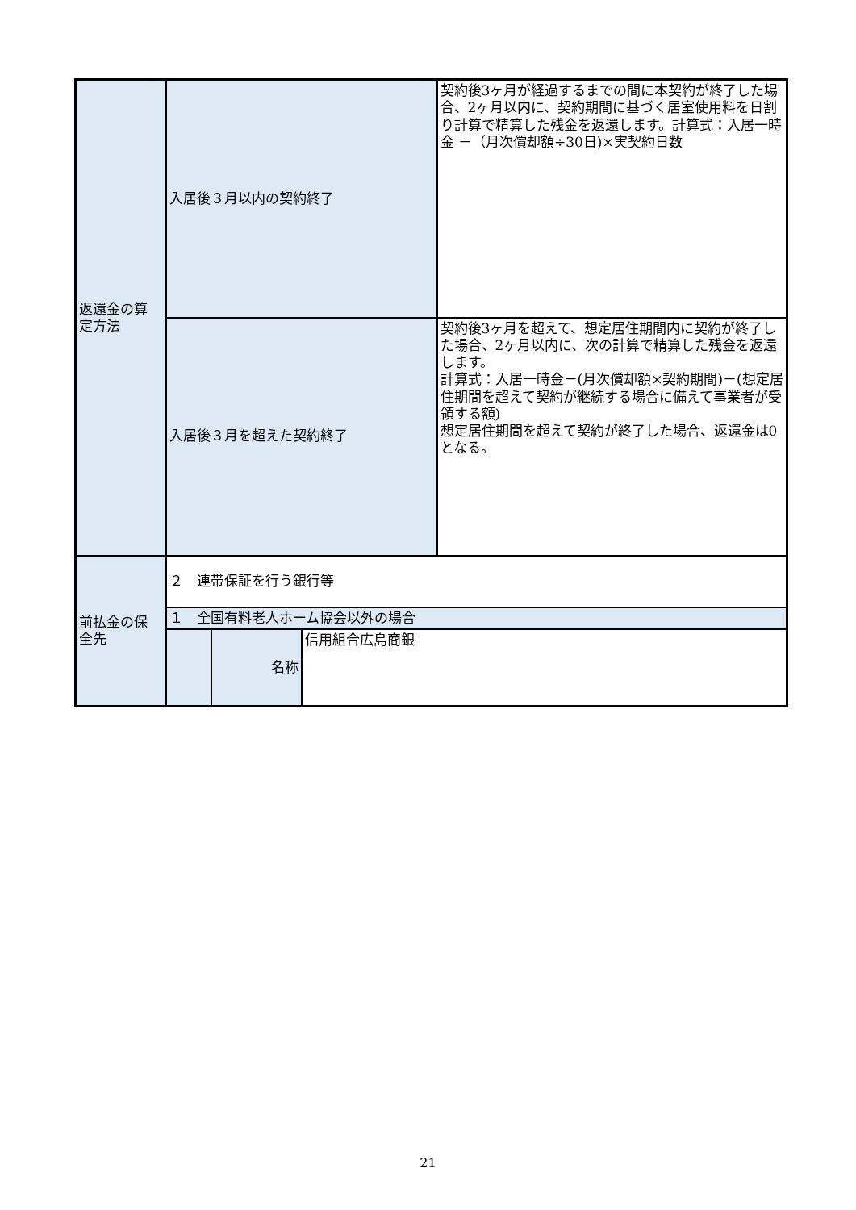| 返還金の算 定方法 | 入居後３月以内の契約終了 | | | 契約後3ヶ月が経過するまでの間に本契約が終了した場合、2ヶ月以内に、契約期間に基づく居室使用料を日割り計算で精算した残金を返還します。計算式：入居一時金 －（月次償却額÷30日)×実契約日数 |
| | 入居後３月を超えた契約終了 | | | 契約後3ヶ月を超えて、想定居住期間内に契約が終了した場合、2ヶ月以内に、次の計算で精算した残金を返還します。 計算式：入居一時金－(月次償却額×契約期間)－(想定居住期間を超えて契約が継続する場合に備えて事業者が受領する額) 想定居住期間を超えて契約が終了した場合、返還金は0となる。 |
| 前払金の保 全先 | ２ 連帯保証を行う銀行等 | | | |
| | １ 全国有料老人ホーム協会以外の場合 | | | |
| | | 名称 | 信用組合広島商銀 | |
21